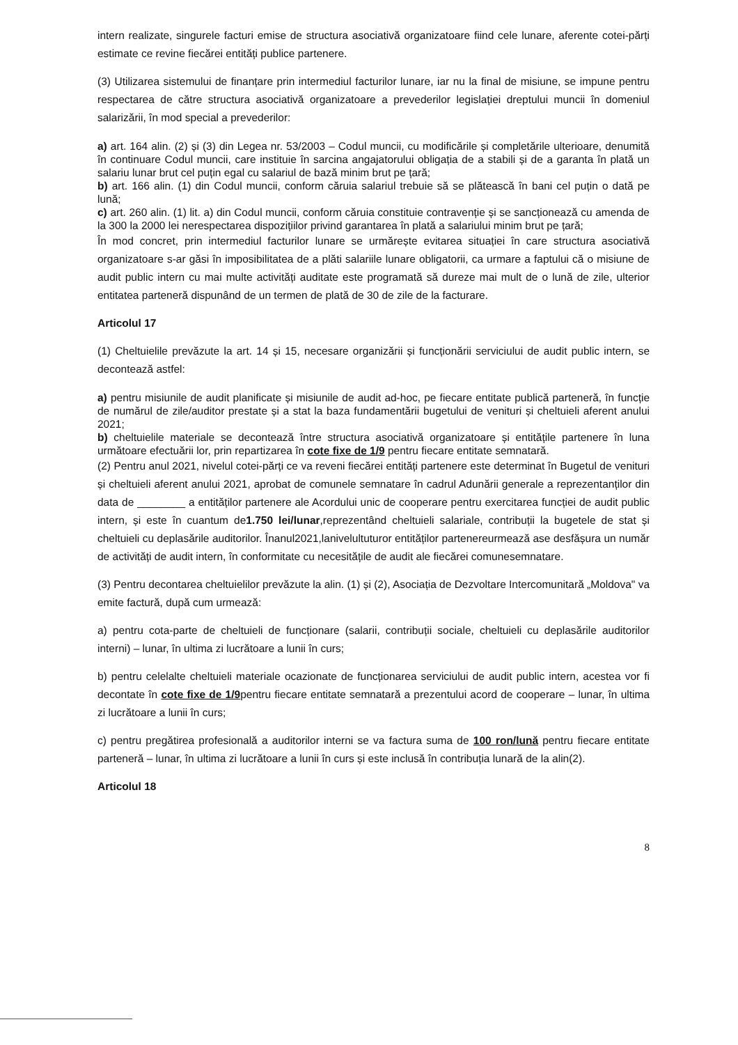intern realizate, singurele facturi emise de structura asociativă organizatoare fiind cele lunare, aferente cotei-părți estimate ce revine fiecărei entități publice partenere.
(3) Utilizarea sistemului de finanțare prin intermediul facturilor lunare, iar nu la final de misiune, se impune pentru respectarea de către structura asociativă organizatoare a prevederilor legislației dreptului muncii în domeniul salarizării, în mod special a prevederilor:
a) art. 164 alin. (2) și (3) din Legea nr. 53/2003 – Codul muncii, cu modificările și completările ulterioare, denumită în continuare Codul muncii, care instituie în sarcina angajatorului obligația de a stabili și de a garanta în plată un salariu lunar brut cel puțin egal cu salariul de bază minim brut pe țară;
b) art. 166 alin. (1) din Codul muncii, conform căruia salariul trebuie să se plătească în bani cel puțin o dată pe lună;
c) art. 260 alin. (1) lit. a) din Codul muncii, conform căruia constituie contravenție și se sancționează cu amenda de la 300 la 2000 lei nerespectarea dispozițiilor privind garantarea în plată a salariului minim brut pe țară;
În mod concret, prin intermediul facturilor lunare se urmărește evitarea situației în care structura asociativă organizatoare s-ar găsi în imposibilitatea de a plăti salariile lunare obligatorii, ca urmare a faptului că o misiune de audit public intern cu mai multe activități auditate este programată să dureze mai mult de o lună de zile, ulterior entitatea parteneră dispunând de un termen de plată de 30 de zile de la facturare.
Articolul 17
(1) Cheltuielile prevăzute la art. 14 și 15, necesare organizării și funcționării serviciului de audit public intern, se decontează astfel:
a) pentru misiunile de audit planificate și misiunile de audit ad-hoc, pe fiecare entitate publică parteneră, în funcție de numărul de zile/auditor prestate și a stat la baza fundamentării bugetului de venituri și cheltuieli aferent anului 2021;
b) cheltuielile materiale se decontează între structura asociativă organizatoare și entitățile partenere în luna următoare efectuării lor, prin repartizarea în cote fixe de 1/9 pentru fiecare entitate semnatară.
(2) Pentru anul 2021, nivelul cotei-părți ce va reveni fiecărei entități partenere este determinat în Bugetul de venituri și cheltuieli aferent anului 2021, aprobat de comunele semnatare în cadrul Adunării generale a reprezentanților din data de ________ a entităților partenere ale Acordului unic de cooperare pentru exercitarea funcției de audit public intern, și este în cuantum de1.750 lei/lunar,reprezentând cheltuieli salariale, contribuții la bugetele de stat și cheltuieli cu deplasările auditorilor. Înanul2021,lanivelultuturor entităților partenereurmează ase desfășura un număr de activități de audit intern, în conformitate cu necesitățile de audit ale fiecărei comunesemnatare.
(3) Pentru decontarea cheltuielilor prevăzute la alin. (1) și (2), Asociația de Dezvoltare Intercomunitară „Moldova" va emite factură, după cum urmează:
a) pentru cota-parte de cheltuieli de funcționare (salarii, contribuții sociale, cheltuieli cu deplasările auditorilor interni) – lunar, în ultima zi lucrătoare a lunii în curs;
b) pentru celelalte cheltuieli materiale ocazionate de funcționarea serviciului de audit public intern, acestea vor fi decontate în cote fixe de 1/9pentru fiecare entitate semnatară a prezentului acord de cooperare – lunar, în ultima zi lucrătoare a lunii în curs;
c) pentru pregătirea profesională a auditorilor interni se va factura suma de 100 ron/lună pentru fiecare entitate parteneră – lunar, în ultima zi lucrătoare a lunii în curs și este inclusă în contribuția lunară de la alin(2).
Articolul 18
8